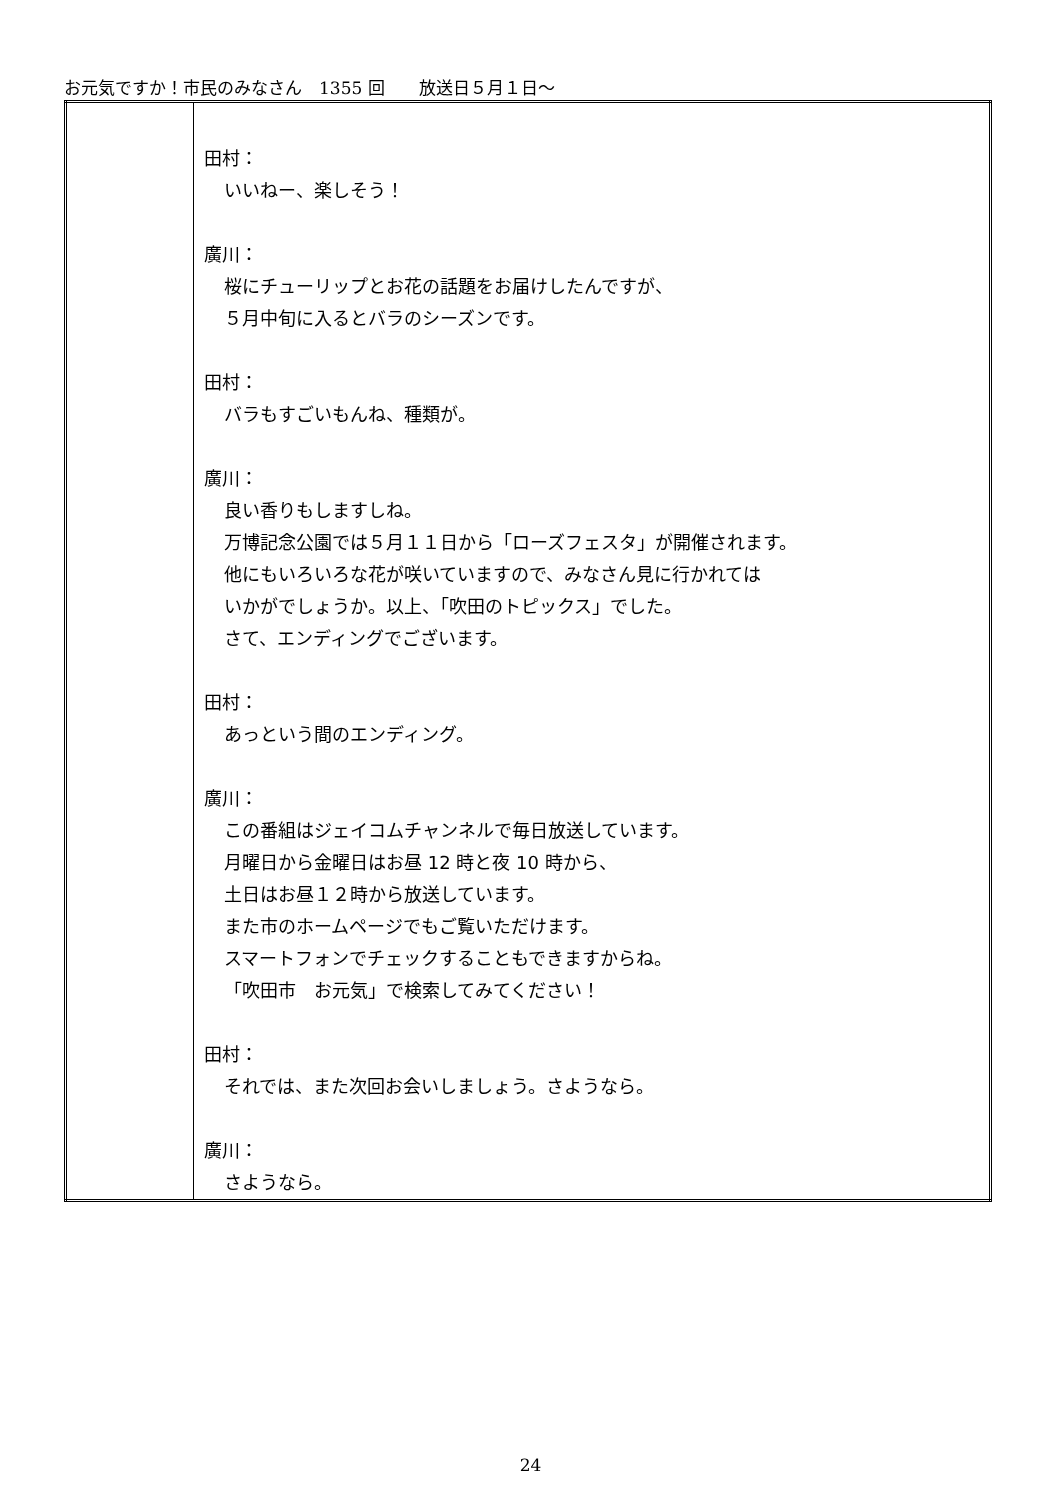お元気ですか！市民のみなさん　1355 回　　放送日５月１日～
| | 田村： いいねー、楽しそう！ 廣川： 桜にチューリップとお花の話題をお届けしたんですが、 ５月中旬に入るとバラのシーズンです。 田村： バラもすごいもんね、種類が。 廣川： 良い香りもしますしね。 万博記念公園では５月１１日から「ローズフェスタ」が開催されます。 他にもいろいろな花が咲いていますので、みなさん見に行かれては いかがでしょうか。以上、「吹田のトピックス」でした。 さて、エンディングでございます。 田村： あっという間のエンディング。 廣川： この番組はジェイコムチャンネルで毎日放送しています。 月曜日から金曜日はお昼 12 時と夜 10 時から、 土日はお昼１２時から放送しています。 また市のホームページでもご覧いただけます。 スマートフォンでチェックすることもできますからね。 「吹田市 お元気」で検索してみてください！ 田村： それでは、また次回お会いしましょう。さようなら。 廣川： さようなら。 |
24